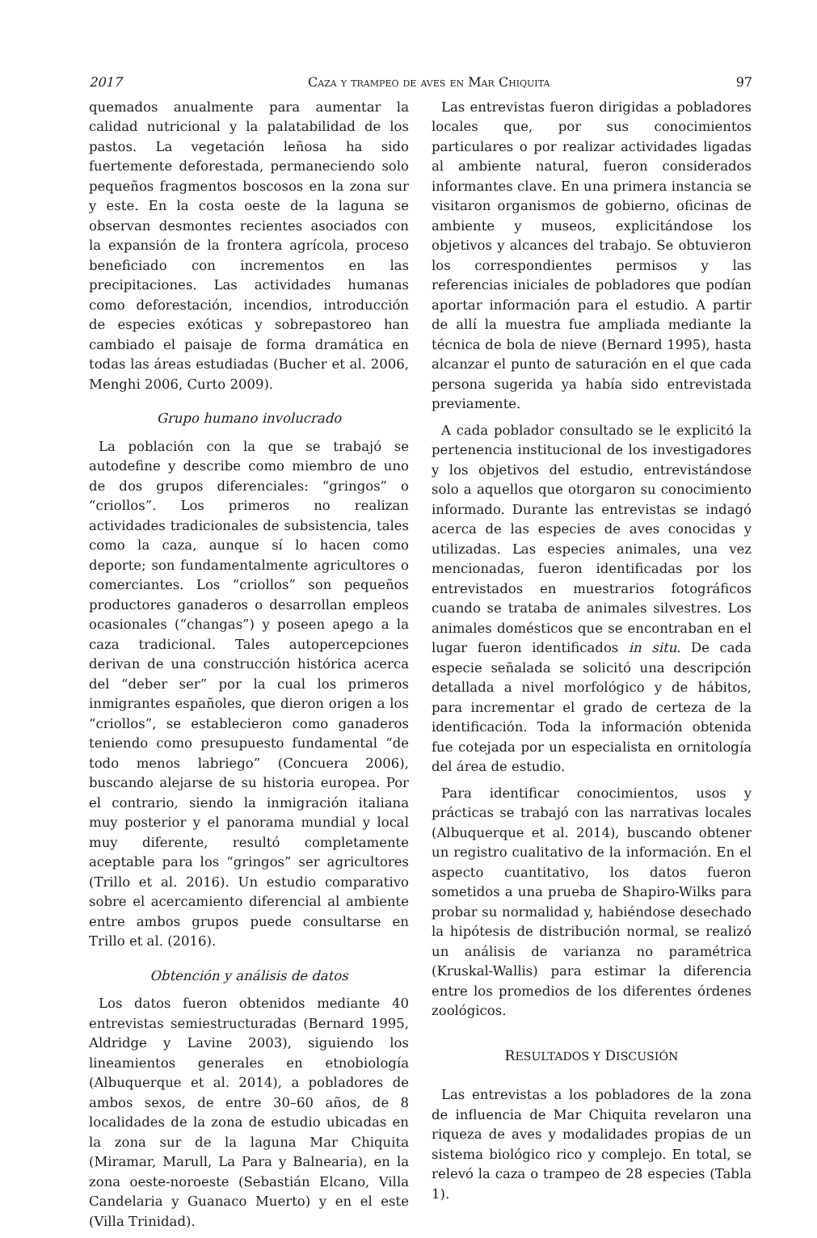2017 Caza y trampeo de aves en Mar Chiquita 97
quemados anualmente para aumentar la calidad nutricional y la palatabilidad de los pastos. La vegetación leñosa ha sido fuertemente deforestada, permaneciendo solo pequeños fragmentos boscosos en la zona sur y este. En la costa oeste de la laguna se observan desmontes recientes asociados con la expansión de la frontera agrícola, proceso beneficiado con incrementos en las precipitaciones. Las actividades humanas como deforestación, incendios, introducción de especies exóticas y sobrepastoreo han cambiado el paisaje de forma dramática en todas las áreas estudiadas (Bucher et al. 2006, Menghi 2006, Curto 2009).
Grupo humano involucrado
La población con la que se trabajó se autodefine y describe como miembro de uno de dos grupos diferenciales: “gringos” o “criollos”. Los primeros no realizan actividades tradicionales de subsistencia, tales como la caza, aunque sí lo hacen como deporte; son fundamentalmente agricultores o comerciantes. Los “criollos” son pequeños productores ganaderos o desarrollan empleos ocasionales (“changas”) y poseen apego a la caza tradicional. Tales autopercepciones derivan de una construcción histórica acerca del “deber ser” por la cual los primeros inmigrantes españoles, que dieron origen a los “criollos”, se establecieron como ganaderos teniendo como presupuesto fundamental “de todo menos labriego” (Concuera 2006), buscando alejarse de su historia europea. Por el contrario, siendo la inmigración italiana muy posterior y el panorama mundial y local muy diferente, resultó completamente aceptable para los “gringos” ser agricultores (Trillo et al. 2016). Un estudio comparativo sobre el acercamiento diferencial al ambiente entre ambos grupos puede consultarse en Trillo et al. (2016).
Obtención y análisis de datos
Los datos fueron obtenidos mediante 40 entrevistas semiestructuradas (Bernard 1995, Aldridge y Lavine 2003), siguiendo los lineamientos generales en etnobiología (Albuquerque et al. 2014), a pobladores de ambos sexos, de entre 30–60 años, de 8 localidades de la zona de estudio ubicadas en la zona sur de la laguna Mar Chiquita (Miramar, Marull, La Para y Balnearia), en la zona oeste-noroeste (Sebastián Elcano, Villa Candelaria y Guanaco Muerto) y en el este (Villa Trinidad).
Las entrevistas fueron dirigidas a pobladores locales que, por sus conocimientos particulares o por realizar actividades ligadas al ambiente natural, fueron considerados informantes clave. En una primera instancia se visitaron organismos de gobierno, oficinas de ambiente y museos, explicitándose los objetivos y alcances del trabajo. Se obtuvieron los correspondientes permisos y las referencias iniciales de pobladores que podían aportar información para el estudio. A partir de allí la muestra fue ampliada mediante la técnica de bola de nieve (Bernard 1995), hasta alcanzar el punto de saturación en el que cada persona sugerida ya había sido entrevistada previamente.
A cada poblador consultado se le explicitó la pertenencia institucional de los investigadores y los objetivos del estudio, entrevistándose solo a aquellos que otorgaron su conocimiento informado. Durante las entrevistas se indagó acerca de las especies de aves conocidas y utilizadas. Las especies animales, una vez mencionadas, fueron identificadas por los entrevistados en muestrarios fotográficos cuando se trataba de animales silvestres. Los animales domésticos que se encontraban en el lugar fueron identificados in situ. De cada especie señalada se solicitó una descripción detallada a nivel morfológico y de hábitos, para incrementar el grado de certeza de la identificación. Toda la información obtenida fue cotejada por un especialista en ornitología del área de estudio.
Para identificar conocimientos, usos y prácticas se trabajó con las narrativas locales (Albuquerque et al. 2014), buscando obtener un registro cualitativo de la información. En el aspecto cuantitativo, los datos fueron sometidos a una prueba de Shapiro-Wilks para probar su normalidad y, habiéndose desechado la hipótesis de distribución normal, se realizó un análisis de varianza no paramétrica (Kruskal-Wallis) para estimar la diferencia entre los promedios de los diferentes órdenes zoológicos.
RESULTADOS Y DISCUSIÓN
Las entrevistas a los pobladores de la zona de influencia de Mar Chiquita revelaron una riqueza de aves y modalidades propias de un sistema biológico rico y complejo. En total, se relevó la caza o trampeo de 28 especies (Tabla 1).